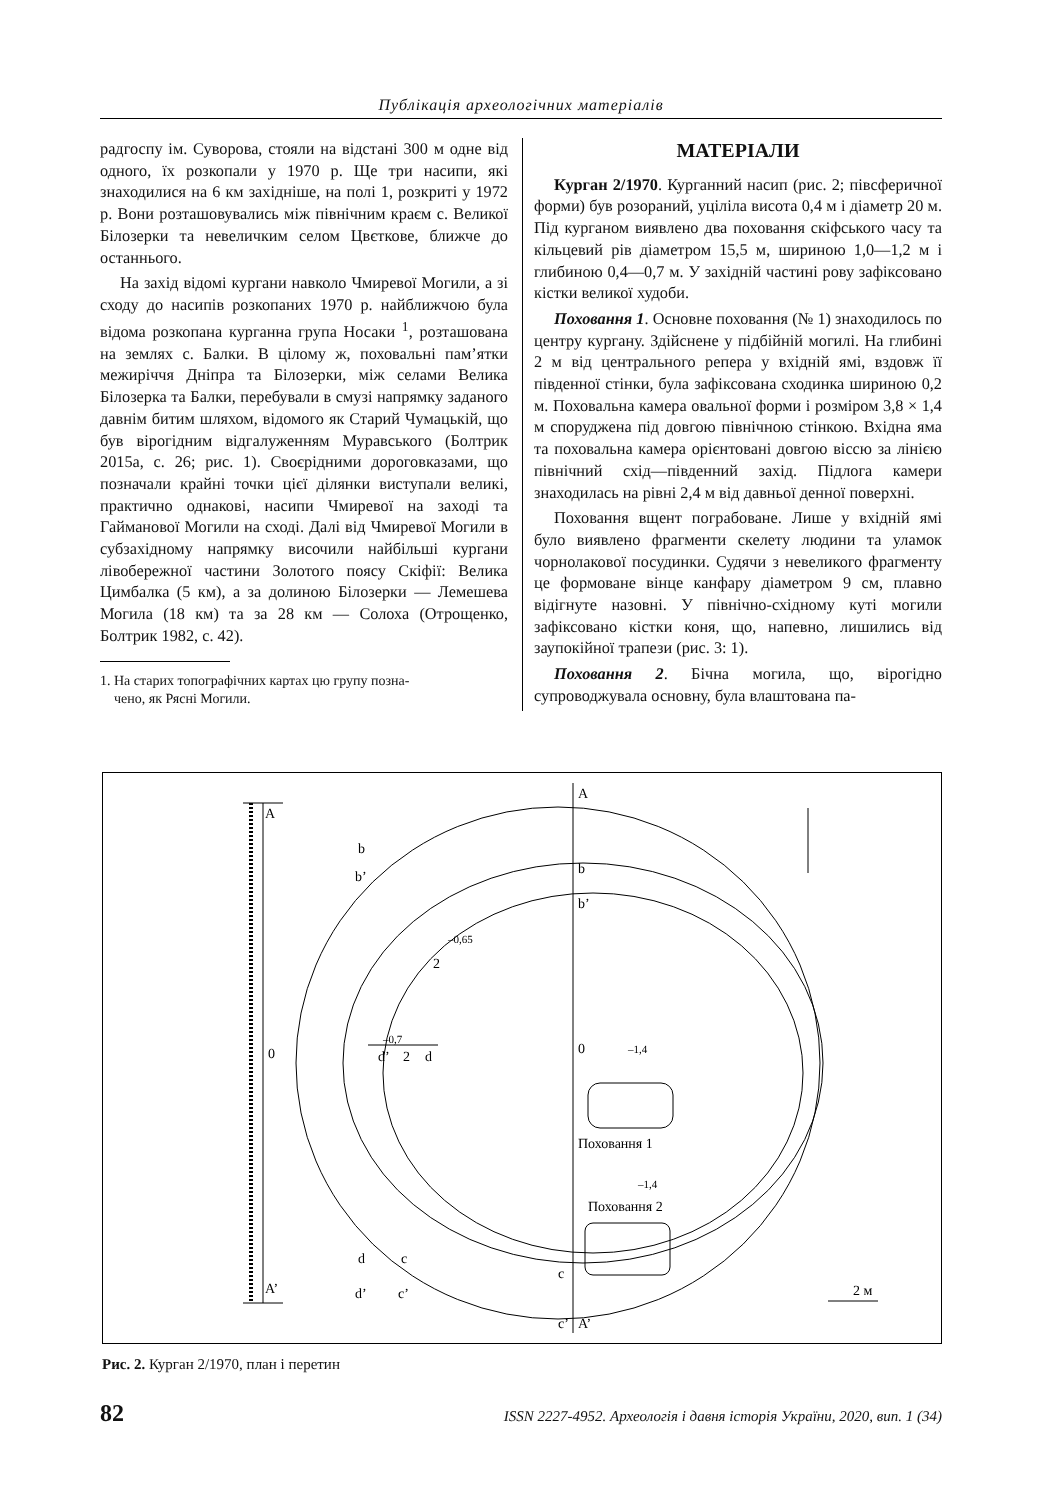Публікація археологічних матеріалів
радгоспу ім. Суворова, стояли на відстані 300 м одне від одного, їх розкопали у 1970 р. Ще три насипи, які знаходилися на 6 км західніше, на полі 1, розкриті у 1972 р. Вони розташовувались між північним краєм с. Великої Білозерки та невеличким селом Цвєткове, ближче до останнього.
На захід відомі кургани навколо Чмиревої Могили, а зі сходу до насипів розкопаних 1970 р. найближчою була відома розкопана курганна група Носаки <sup>1</sup>, розташована на землях с. Балки. В цілому ж, поховальні пам’ятки межиріччя Дніпра та Білозерки, між селами Велика Білозерка та Балки, перебували в смузі напрямку заданого давнім битим шляхом, відомого як Старий Чумацькій, що був вірогідним відгалуженням Муравського (Болтрик 2015а, с. 26; рис. 1). Своєрідними дороговказами, що позначали крайні точки цієї ділянки виступали великі, практично однакові, насипи Чмиревої на заході та Гайманової Могили на сході. Далі від Чмиревої Могили в субзахідному напрямку височили найбільші кургани лівобережної частини Золотого поясу Скіфії: Велика Цимбалка (5 км), а за долиною Білозерки — Лемешева Могила (18 км) та за 28 км — Солоха (Отрощенко, Болтрик 1982, с. 42).
1. На старих топографічних картах цю групу позна-
чено, як Рясні Могили.
МАТЕРІАЛИ
Курган 2/1970. Курганний насип (рис. 2; півсферичної форми) був розораний, уціліла висота 0,4 м і діаметр 20 м. Під курганом виявлено два поховання скіфського часу та кільцевий рів діаметром 15,5 м, шириною 1,0—1,2 м і глибиною 0,4—0,7 м. У західній частині рову зафіксовано кістки великої худоби.
Поховання 1. Основне поховання (№ 1) знаходилось по центру кургану. Здійснене у підбійній могилі. На глибині 2 м від центрального репера у вхідній ямі, вздовж її південної стінки, була зафіксована сходинка шириною 0,2 м. Поховальна камера овальної форми і розміром 3,8 × 1,4 м споруджена під довгою північною стінкою. Вхідна яма та поховальна камера орієнтовані довгою віссю за лінією північний схід—південний захід. Підлога камери знаходилась на рівні 2,4 м від давньої денної поверхні.
Поховання вщент пограбоване. Лише у вхідній ямі було виявлено фрагменти скелету людини та уламок чорнолакової посудинки. Судячи з невеликого фрагменту це формоване вінце канфару діаметром 9 см, плавно відігнуте назовні. У північно-східному куті могили зафіксовано кістки коня, що, напевно, лишились від заупокійної трапези (рис. 3: 1).
Поховання 2. Бічна могила, що, вірогідно супроводжувала основну, була влаштована па-
A
A’
0
b
b’
d
d’
c
c’
A
b
b’
0
c
c’
A’
2
–0,65
–0,7
d’
2
d
–1,4
Поховання 1
–1,4
Поховання 2
2 м
Рис. 2. Курган 2/1970, план і перетин
82 ISSN 2227-4952. Археологія і давня історія України, 2020, вип. 1 (34)